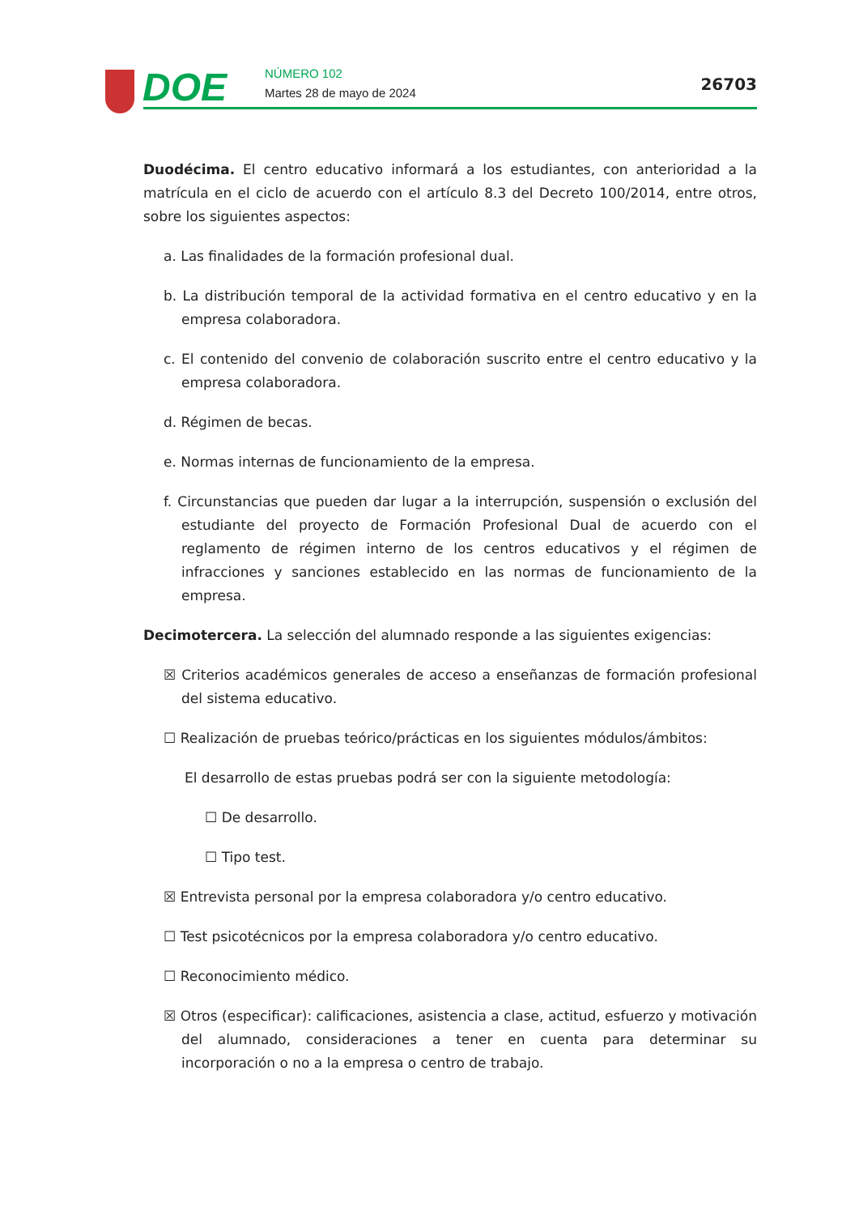DOE NÚMERO 102
Martes 28 de mayo de 2024 26703
Duodécima. El centro educativo informará a los estudiantes, con anterioridad a la matrícula en el ciclo de acuerdo con el artículo 8.3 del Decreto 100/2014, entre otros, sobre los siguientes aspectos:
a. Las finalidades de la formación profesional dual.
b. La distribución temporal de la actividad formativa en el centro educativo y en la empresa colaboradora.
c. El contenido del convenio de colaboración suscrito entre el centro educativo y la empresa colaboradora.
d. Régimen de becas.
e. Normas internas de funcionamiento de la empresa.
f. Circunstancias que pueden dar lugar a la interrupción, suspensión o exclusión del estudiante del proyecto de Formación Profesional Dual de acuerdo con el reglamento de régimen interno de los centros educativos y el régimen de infracciones y sanciones establecido en las normas de funcionamiento de la empresa.
Decimotercera. La selección del alumnado responde a las siguientes exigencias:
☒ Criterios académicos generales de acceso a enseñanzas de formación profesional del sistema educativo.
☐ Realización de pruebas teórico/prácticas en los siguientes módulos/ámbitos:
El desarrollo de estas pruebas podrá ser con la siguiente metodología:
☐ De desarrollo.
☐ Tipo test.
☒ Entrevista personal por la empresa colaboradora y/o centro educativo.
☐ Test psicotécnicos por la empresa colaboradora y/o centro educativo.
☐ Reconocimiento médico.
☒ Otros (especificar): calificaciones, asistencia a clase, actitud, esfuerzo y motivación del alumnado, consideraciones a tener en cuenta para determinar su incorporación o no a la empresa o centro de trabajo.